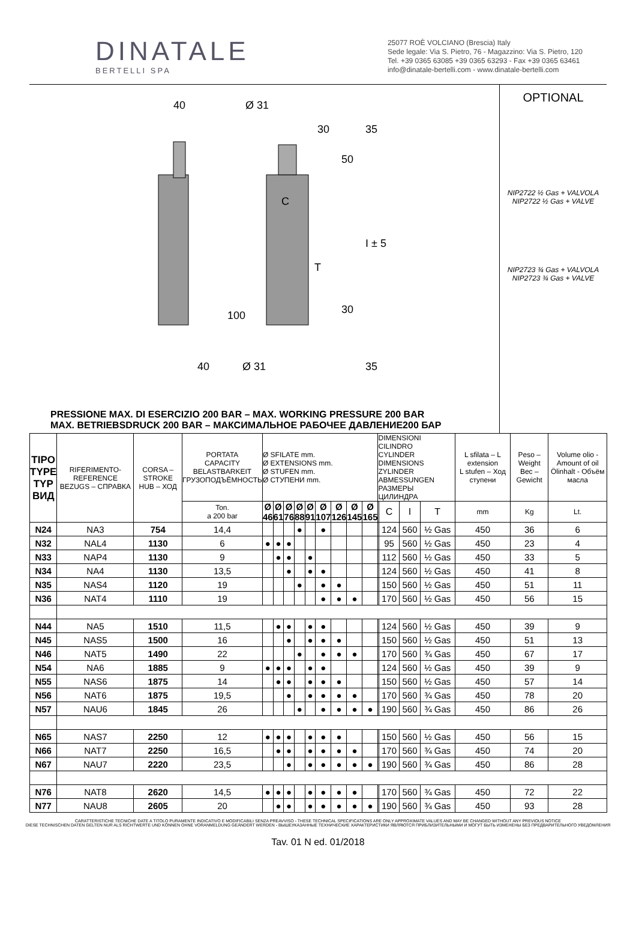DINATALE
BERTELLI SPA
25077 ROÈ VOLCIANO (Brescia) Italy
Sede legale: Via S. Pietro, 76 - Magazzino: Via S. Pietro, 120
Tel. +39 0365 63085 +39 0365 63293 - Fax +39 0365 63461
info@dinatale-bertelli.com - www.dinatale-bertelli.com
40
Ø 31
C
T
100
40
Ø 31
30
35
50
I ± 5
30
35
PRESSIONE MAX. DI ESERCIZIO 200 BAR – MAX. WORKING PRESSURE 200 BAR
MAX. BETRIEBSDRUCK 200 BAR – МАКСИМАЛЬНОЕ РАБОЧЕЕ ДАВЛЕНИЕ200 БАР
OPTIONAL
NIP2722 ½ Gas + VALVOLA
NIP2722 ½ Gas + VALVE
NIP2723 ¾ Gas + VALVOLA
NIP2723 ¾ Gas + VALVE
| TIPO TYPE TYP ВИД | RIFERIMENTO-REFERENCE BEZUGS – СПРАВКА | CORSA – STROKE HUB – ХОД | PORTATA CAPACITY BELASTBARKEIT ГРУЗОПОДЪЁМНОСТЬ | Ø SFILATE mm. Ø EXTENSIONS mm. Ø STUFEN mm. Ø СТУПЕНИ mm. | | | | | | | | | DIMENSIONI CILINDRO CYLINDER DIMENSIONS ZYLINDER ABMESSUNGEN РАЗМЕРЫ ЦИЛИНДРА | | | | L sfilata – L extension L stufen – Ход ступени | Peso – Weight Bec – Gewicht | Volume olio - Amount of oil Ölinhalt - Объём масла |
| --- | --- | --- | --- | --- | --- | --- | --- | --- | --- | --- | --- | --- | --- | --- | --- | --- | --- | --- | --- |
| | | | | Ø 46 | Ø 61 | Ø 76 | Ø 88 | Ø 91 | Ø 107 | Ø 126 | Ø 145 | Ø 165 | | C | I | T | | | |
| | | | Ton. a 200 bar | | | | | | | | | | | | | | mm | Kg | Lt. |
| N24 | NA3 | 754 | 14,4 | | | | ● | | ● | | | | | 124 | 560 | ½ Gas | 450 | 36 | 6 |
| N32 | NAL4 | 1130 | 6 | ● | ● | ● | | | | | | | | 95 | 560 | ½ Gas | 450 | 23 | 4 |
| N33 | NAP4 | 1130 | 9 | | ● | ● | | ● | | | | | | 112 | 560 | ½ Gas | 450 | 33 | 5 |
| N34 | NA4 | 1130 | 13,5 | | | ● | | ● | ● | | | | | 124 | 560 | ½ Gas | 450 | 41 | 8 |
| N35 | NAS4 | 1120 | 19 | | | | ● | | ● | ● | | | | 150 | 560 | ½ Gas | 450 | 51 | 11 |
| N36 | NAT4 | 1110 | 19 | | | | | | ● | ● | ● | | | 170 | 560 | ½ Gas | 450 | 56 | 15 |
| N44 | NA5 | 1510 | 11,5 | | ● | ● | | ● | ● | | | | | 124 | 560 | ½ Gas | 450 | 39 | 9 |
| N45 | NAS5 | 1500 | 16 | | | ● | | ● | ● | ● | | | | 150 | 560 | ½ Gas | 450 | 51 | 13 |
| N46 | NAT5 | 1490 | 22 | | | | ● | | ● | ● | ● | | | 170 | 560 | ¾ Gas | 450 | 67 | 17 |
| N54 | NA6 | 1885 | 9 | ● | ● | ● | | ● | ● | | | | | 124 | 560 | ½ Gas | 450 | 39 | 9 |
| N55 | NAS6 | 1875 | 14 | | ● | ● | | ● | ● | ● | | | | 150 | 560 | ½ Gas | 450 | 57 | 14 |
| N56 | NAT6 | 1875 | 19,5 | | | ● | | ● | ● | ● | ● | | | 170 | 560 | ¾ Gas | 450 | 78 | 20 |
| N57 | NAU6 | 1845 | 26 | | | | ● | | ● | ● | ● | ● | | 190 | 560 | ¾ Gas | 450 | 86 | 26 |
| N65 | NAS7 | 2250 | 12 | ● | ● | ● | | ● | ● | ● | | | | 150 | 560 | ½ Gas | 450 | 56 | 15 |
| N66 | NAT7 | 2250 | 16,5 | | ● | ● | | ● | ● | ● | ● | | | 170 | 560 | ¾ Gas | 450 | 74 | 20 |
| N67 | NAU7 | 2220 | 23,5 | | | ● | | ● | ● | ● | ● | ● | | 190 | 560 | ¾ Gas | 450 | 86 | 28 |
| N76 | NAT8 | 2620 | 14,5 | ● | ● | ● | | ● | ● | ● | ● | | | 170 | 560 | ¾ Gas | 450 | 72 | 22 |
| N77 | NAU8 | 2605 | 20 | | ● | ● | | ● | ● | ● | ● | ● | | 190 | 560 | ¾ Gas | 450 | 93 | 28 |
CARATTERISTICHE TECNICHE DATE A TITOLO PURAMENTE INDICATIVO E MODIFICABILI SENZA PREAVVISO - THESE TECHNICAL SPECIFICATIONS ARE ONLY APPROXIMATE VALUES AND MAY BE CHANGED WITHOUT ANY PREVIOUS NOTICE
DIESE TECHNISCHEN DATEN GELTEN NUR ALS RICHTWERTE UND KÖNNEN OHNE VORANMELDUNG GEÄNDERT WERDEN - ВЫШЕУКАЗАННЫЕ ТЕХНИЧЕСКИЕ ХАРАКТЕРИСТИКИ ЯВЛЯЮТСЯ ПРИБЛИЗИТЕЛЬНЫМИ И МОГУТ БЫТЬ ИЗМЕНЕНЫ БЕЗ ПРЕДВАРИТЕЛЬНОГО УВЕДОМЛЕНИЯ
Tav. 01 N ed. 01/2018